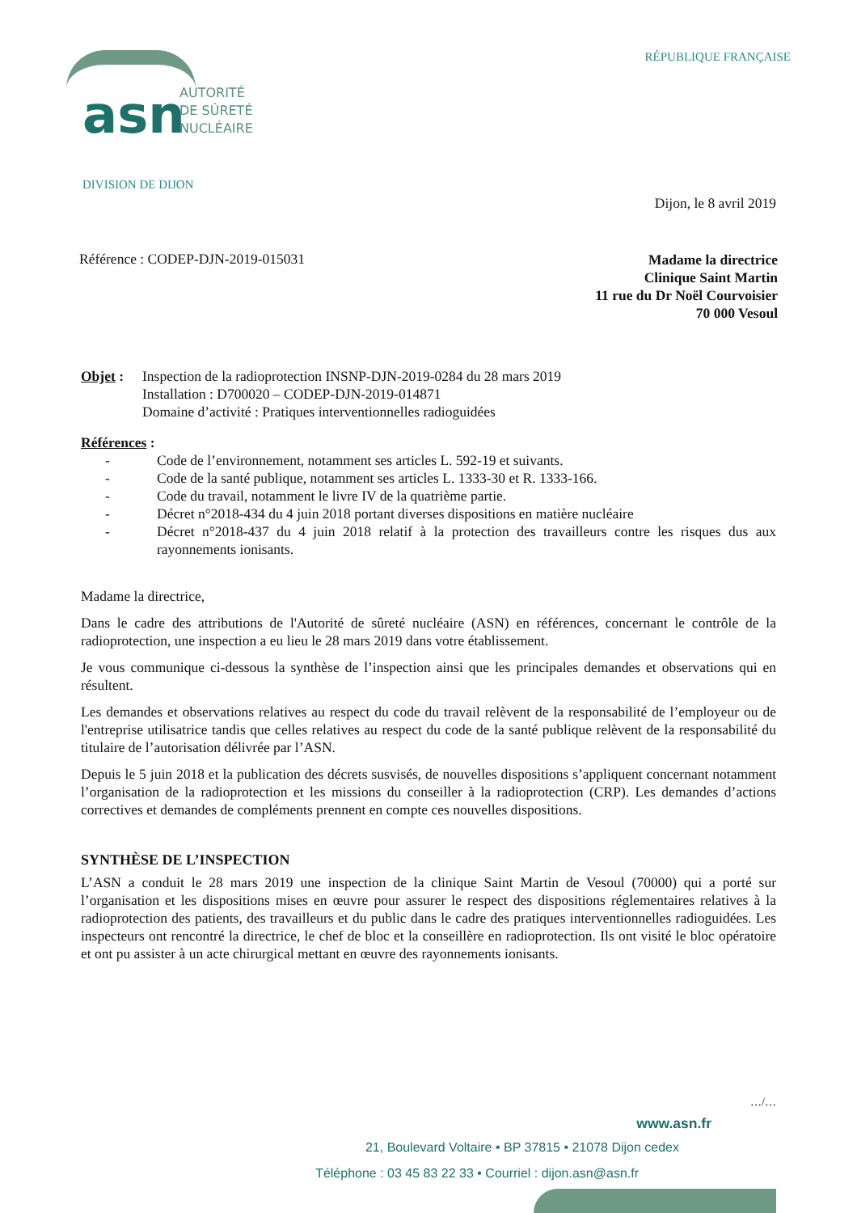asn
AUTORITÉ
DE SÛRETÉ
NUCLÉAIRE
DIVISION DE DIJON
RÉPUBLIQUE FRANÇAISE
Dijon, le 8 avril 2019
Référence : CODEP-DJN-2019-015031
Madame la directrice
Clinique Saint Martin
11 rue du Dr Noël Courvoisier
70 000 Vesoul
Objet : Inspection de la radioprotection INSNP-DJN-2019-0284 du 28 mars 2019
Installation : D700020 – CODEP-DJN-2019-014871
Domaine d’activité : Pratiques interventionnelles radioguidées
Références :
- Code de l’environnement, notamment ses articles L. 592-19 et suivants.
- Code de la santé publique, notamment ses articles L. 1333-30 et R. 1333-166.
- Code du travail, notamment le livre IV de la quatrième partie.
- Décret n°2018-434 du 4 juin 2018 portant diverses dispositions en matière nucléaire
- Décret n°2018-437 du 4 juin 2018 relatif à la protection des travailleurs contre les risques dus aux rayonnements ionisants.
Madame la directrice,
Dans le cadre des attributions de l'Autorité de sûreté nucléaire (ASN) en références, concernant le contrôle de la radioprotection, une inspection a eu lieu le 28 mars 2019 dans votre établissement.
Je vous communique ci-dessous la synthèse de l’inspection ainsi que les principales demandes et observations qui en résultent.
Les demandes et observations relatives au respect du code du travail relèvent de la responsabilité de l’employeur ou de l'entreprise utilisatrice tandis que celles relatives au respect du code de la santé publique relèvent de la responsabilité du titulaire de l’autorisation délivrée par l’ASN.
Depuis le 5 juin 2018 et la publication des décrets susvisés, de nouvelles dispositions s’appliquent concernant notamment l’organisation de la radioprotection et les missions du conseiller à la radioprotection (CRP). Les demandes d’actions correctives et demandes de compléments prennent en compte ces nouvelles dispositions.
SYNTHÈSE DE L’INSPECTION
L’ASN a conduit le 28 mars 2019 une inspection de la clinique Saint Martin de Vesoul (70000) qui a porté sur l’organisation et les dispositions mises en œuvre pour assurer le respect des dispositions réglementaires relatives à la radioprotection des patients, des travailleurs et du public dans le cadre des pratiques interventionnelles radioguidées. Les inspecteurs ont rencontré la directrice, le chef de bloc et la conseillère en radioprotection. Ils ont visité le bloc opératoire et ont pu assister à un acte chirurgical mettant en œuvre des rayonnements ionisants.
…/…
www.asn.fr
21, Boulevard Voltaire • BP 37815 • 21078 Dijon cedex
Téléphone : 03 45 83 22 33 • Courriel : dijon.asn@asn.fr